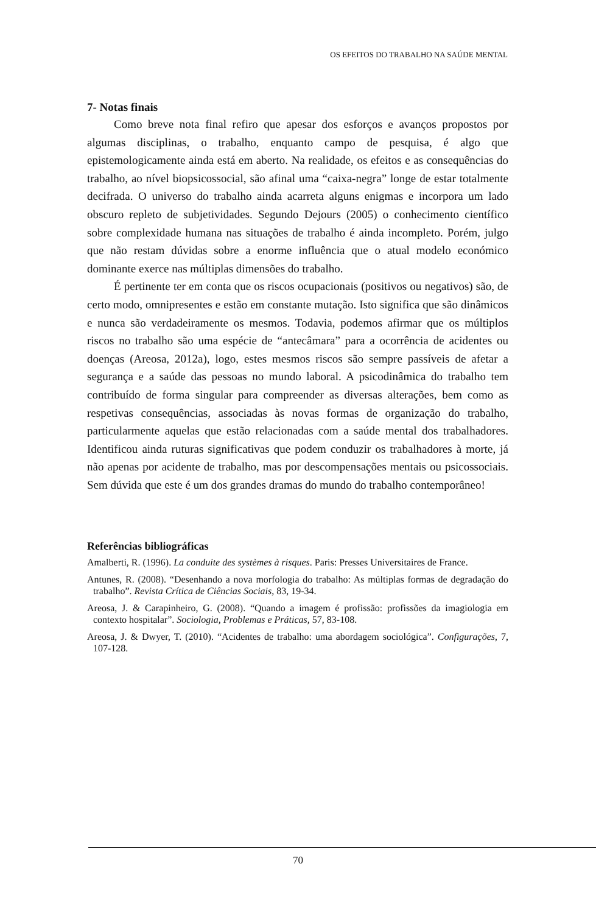OS EFEITOS DO TRABALHO NA SAÚDE MENTAL
7- Notas finais
Como breve nota final refiro que apesar dos esforços e avanços propostos por algumas disciplinas, o trabalho, enquanto campo de pesquisa, é algo que epistemologicamente ainda está em aberto. Na realidade, os efeitos e as consequências do trabalho, ao nível biopsicossocial, são afinal uma “caixa-negra” longe de estar totalmente decifrada. O universo do trabalho ainda acarreta alguns enigmas e incorpora um lado obscuro repleto de subjetividades. Segundo Dejours (2005) o conhecimento científico sobre complexidade humana nas situações de trabalho é ainda incompleto. Porém, julgo que não restam dúvidas sobre a enorme influência que o atual modelo económico dominante exerce nas múltiplas dimensões do trabalho.
É pertinente ter em conta que os riscos ocupacionais (positivos ou negativos) são, de certo modo, omnipresentes e estão em constante mutação. Isto significa que são dinâmicos e nunca são verdadeiramente os mesmos. Todavia, podemos afirmar que os múltiplos riscos no trabalho são uma espécie de “antecâmara” para a ocorrência de acidentes ou doenças (Areosa, 2012a), logo, estes mesmos riscos são sempre passíveis de afetar a segurança e a saúde das pessoas no mundo laboral. A psicodinâmica do trabalho tem contribuído de forma singular para compreender as diversas alterações, bem como as respetivas consequências, associadas às novas formas de organização do trabalho, particularmente aquelas que estão relacionadas com a saúde mental dos trabalhadores. Identificou ainda ruturas significativas que podem conduzir os trabalhadores à morte, já não apenas por acidente de trabalho, mas por descompensações mentais ou psicossociais. Sem dúvida que este é um dos grandes dramas do mundo do trabalho contemporâneo!
Referências bibliográficas
Amalberti, R. (1996). La conduite des systèmes à risques. Paris: Presses Universitaires de France.
Antunes, R. (2008). “Desenhando a nova morfologia do trabalho: As múltiplas formas de degradação do trabalho”. Revista Crítica de Ciências Sociais, 83, 19-34.
Areosa, J. & Carapinheiro, G. (2008). “Quando a imagem é profissão: profissões da imagiologia em contexto hospitalar”. Sociologia, Problemas e Práticas, 57, 83-108.
Areosa, J. & Dwyer, T. (2010). “Acidentes de trabalho: uma abordagem sociológica”. Configurações, 7, 107-128.
70